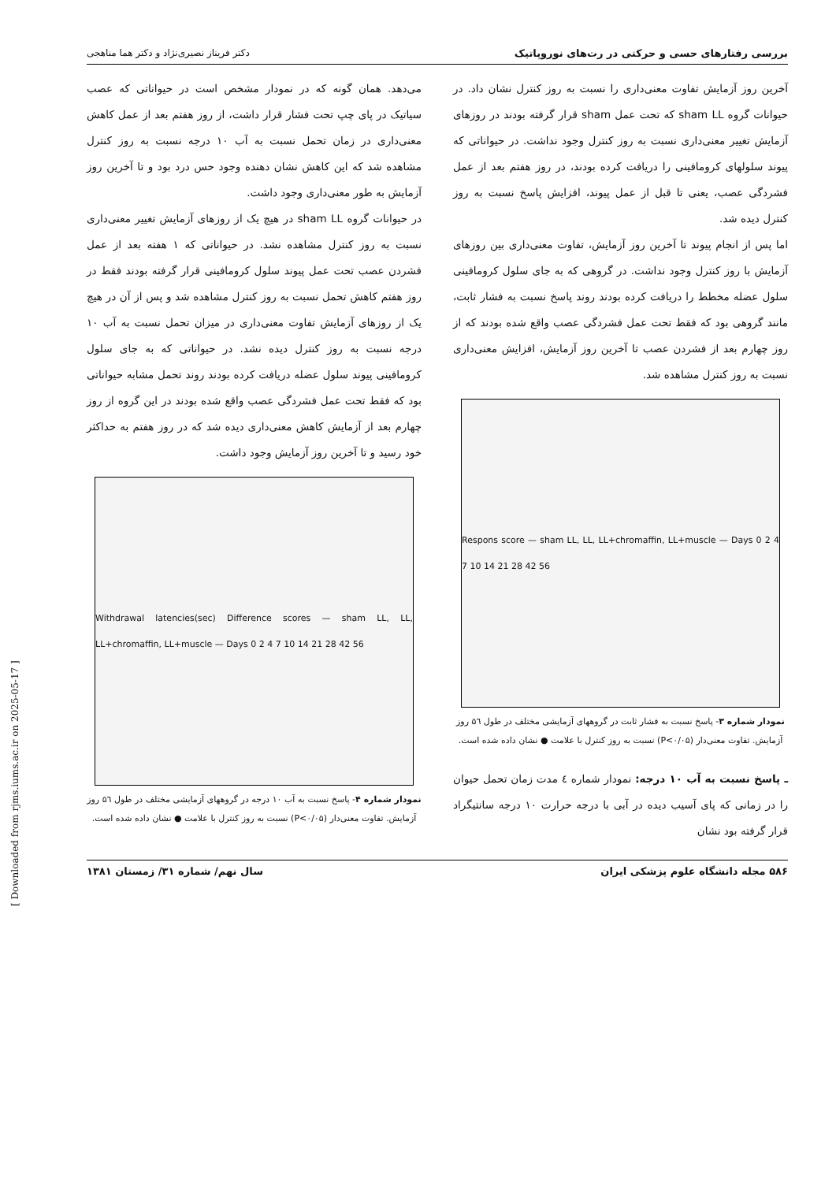بررسی رفتارهای حسی و حرکتی در رت‌های نوروپاتیک دکتر فریناز نصیری‌نژاد و دکتر هما مناهجی
آخرین روز آزمایش تفاوت معنی‌داری را نسبت به روز کنترل نشان داد. در حیوانات گروه sham LL که تحت عمل sham قرار گرفته بودند در روزهای آزمایش تغییر معنی‌داری نسبت به روز کنترل وجود نداشت. در حیواناتی که پیوند سلولهای کرومافینی را دریافت کرده بودند، در روز هفتم بعد از عمل فشردگی عصب، یعنی تا قبل از عمل پیوند، افزایش پاسخ نسبت به روز کنترل دیده شد.
اما پس از انجام پیوند تا آخرین روز آزمایش، تفاوت معنی‌داری بین روزهای آزمایش با روز کنترل وجود نداشت. در گروهی که به جای سلول کرومافینی سلول عضله مخطط را دریافت کرده بودند روند پاسخ نسبت به فشار ثابت، مانند گروهی بود که فقط تحت عمل فشردگی عصب واقع شده بودند که از روز چهارم بعد از فشردن عصب تا آخرین روز آزمایش، افزایش معنی‌داری نسبت به روز کنترل مشاهده شد.
Respons score — sham LL, LL, LL+chromaffin, LL+muscle — Days 0 2 4 7 10 14 21 28 42 56
نمودار شماره ۳- پاسخ نسبت به فشار ثابت در گروههای آزمایشی مختلف در طول ۵٦ روز آزمایش. تفاوت معنی‌دار (P<۰/۰۵) نسبت به روز کنترل با علامت ● نشان داده شده است.
ـ پاسخ نسبت به آب ۱۰ درجه: نمودار شماره ٤ مدت زمان تحمل حیوان را در زمانی که پای آسیب دیده در آبی با درجه حرارت ۱۰ درجه سانتیگراد قرار گرفته بود نشان
می‌دهد. همان گونه که در نمودار مشخص است در حیواناتی که عصب سیاتیک در پای چپ تحت فشار قرار داشت، از روز هفتم بعد از عمل کاهش معنی‌داری در زمان تحمل نسبت به آب ۱۰ درجه نسبت به روز کنترل مشاهده شد که این کاهش نشان دهنده وجود حس درد بود و تا آخرین روز آزمایش به طور معنی‌داری وجود داشت.
در حیوانات گروه sham LL در هیچ یک از روزهای آزمایش تغییر معنی‌داری نسبت به روز کنترل مشاهده نشد. در حیواناتی که ۱ هفته بعد از عمل فشردن عصب تحت عمل پیوند سلول کرومافینی قرار گرفته بودند فقط در روز هفتم کاهش تحمل نسبت به روز کنترل مشاهده شد و پس از آن در هیچ یک از روزهای آزمایش تفاوت معنی‌داری در میزان تحمل نسبت به آب ۱۰ درجه نسبت به روز کنترل دیده نشد. در حیواناتی که به جای سلول کرومافینی پیوند سلول عضله دریافت کرده بودند روند تحمل مشابه حیواناتی بود که فقط تحت عمل فشردگی عصب واقع شده بودند در این گروه از روز چهارم بعد از آزمایش کاهش معنی‌داری دیده شد که در روز هفتم به حداکثر خود رسید و تا آخرین روز آزمایش وجود داشت.
Withdrawal latencies(sec) Difference scores — sham LL, LL, LL+chromaffin, LL+muscle — Days 0 2 4 7 10 14 21 28 42 56
نمودار شماره ۴- پاسخ نسبت به آب ۱۰ درجه در گروههای آزمایشی مختلف در طول ۵٦ روز آزمایش. تفاوت معنی‌دار (P<۰/۰۵) نسبت به روز کنترل با علامت ● نشان داده شده است.
۵۸۶ مجله دانشگاه علوم پزشکی ایران سال نهم/ شماره ۳۱/ زمستان ۱۳۸۱
[ Downloaded from rjms.iums.ac.ir on 2025-05-17 ]